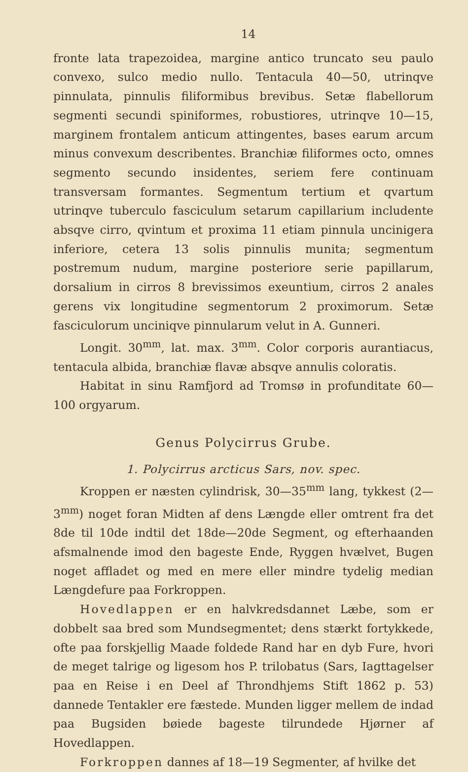14
fronte lata trapezoidea, margine antico truncato seu paulo convexo, sulco medio nullo. Tentacula 40—50, utrinqve pinnulata, pinnulis filiformibus brevibus. Setæ flabellorum segmenti secundi spiniformes, robustiores, utrinqve 10—15, marginem frontalem anticum attingentes, bases earum arcum minus convexum describentes. Branchiæ filiformes octo, omnes segmento secundo insidentes, seriem fere continuam transversam formantes. Segmentum tertium et qvartum utrinqve tuberculo fasciculum setarum capillarium includente absqve cirro, qvintum et proxima 11 etiam pinnula uncinigera inferiore, cetera 13 solis pinnulis munita; segmentum postremum nudum, margine posteriore serie papillarum, dorsalium in cirros 8 brevissimos exeuntium, cirros 2 anales gerens vix longitudine segmentorum 2 proximorum. Setæ fasciculorum unciniqve pinnularum velut in A. Gunneri.
Longit. 30<sup>mm</sup>, lat. max. 3<sup>mm</sup>. Color corporis aurantiacus, tentacula albida, branchiæ flavæ absqve annulis coloratis.
Habitat in sinu Ramfjord ad Tromsø in profunditate 60—100 orgyarum.
Genus Polycirrus Grube.
1. Polycirrus arcticus Sars, nov. spec.
Kroppen er næsten cylindrisk, 30—35<sup>mm</sup> lang, tykkest (2—3<sup>mm</sup>) noget foran Midten af dens Længde eller omtrent fra det 8de til 10de indtil det 18de—20de Segment, og efterhaanden afsmalnende imod den bageste Ende, Ryggen hvælvet, Bugen noget affladet og med en mere eller mindre tydelig median Længdefure paa Forkroppen.
Hovedlappen er en halvkredsdannet Læbe, som er dobbelt saa bred som Mundsegmentet; dens stærkt fortykkede, ofte paa forskjellig Maade foldede Rand har en dyb Fure, hvori de meget talrige og ligesom hos P. trilobatus (Sars, Iagttagelser paa en Reise i en Deel af Throndhjems Stift 1862 p. 53) dannede Tentakler ere fæstede. Munden ligger mellem de indad paa Bugsiden bøiede bageste tilrundede Hjørner af Hovedlappen.
Forkroppen dannes af 18—19 Segmenter, af hvilke det